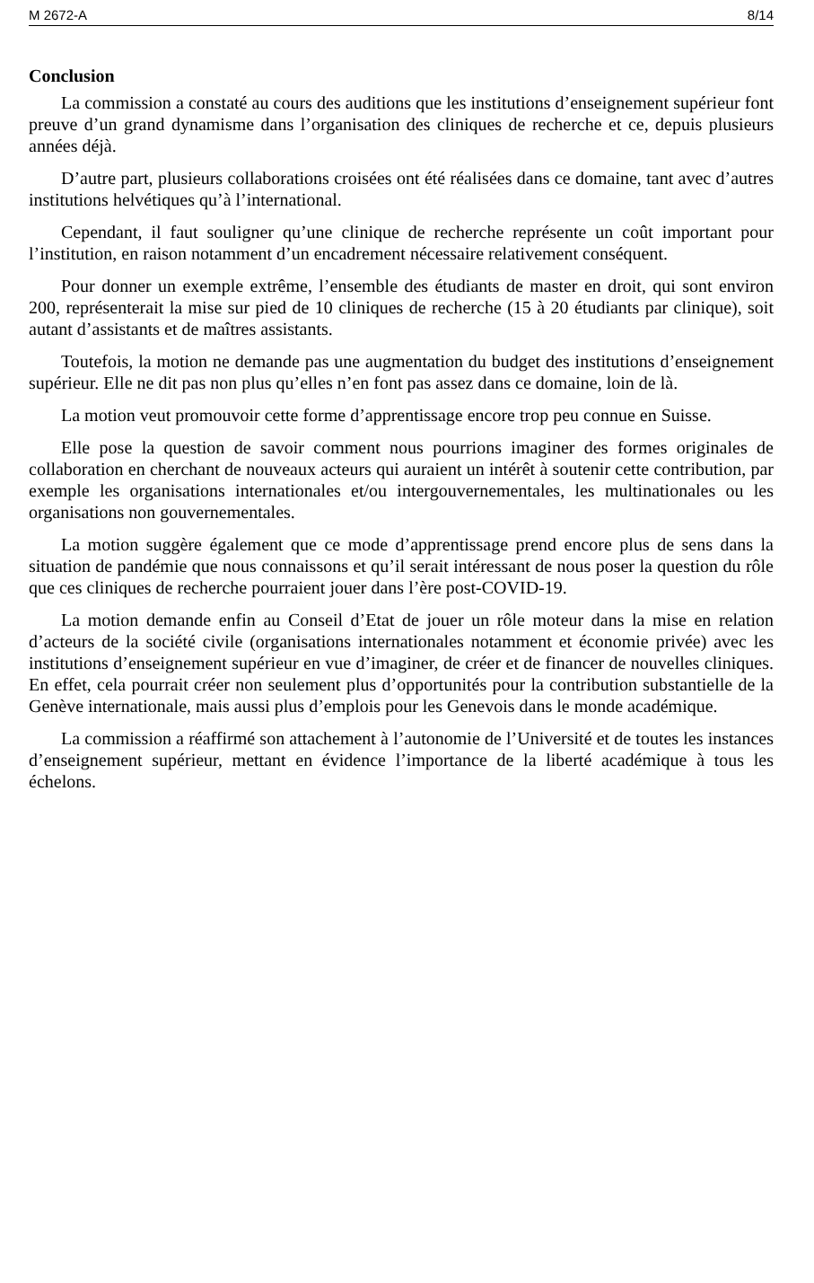M 2672-A 8/14
Conclusion
La commission a constaté au cours des auditions que les institutions d’enseignement supérieur font preuve d’un grand dynamisme dans l’organisation des cliniques de recherche et ce, depuis plusieurs années déjà.
D’autre part, plusieurs collaborations croisées ont été réalisées dans ce domaine, tant avec d’autres institutions helvétiques qu’à l’international.
Cependant, il faut souligner qu’une clinique de recherche représente un coût important pour l’institution, en raison notamment d’un encadrement nécessaire relativement conséquent.
Pour donner un exemple extrême, l’ensemble des étudiants de master en droit, qui sont environ 200, représenterait la mise sur pied de 10 cliniques de recherche (15 à 20 étudiants par clinique), soit autant d’assistants et de maîtres assistants.
Toutefois, la motion ne demande pas une augmentation du budget des institutions d’enseignement supérieur. Elle ne dit pas non plus qu’elles n’en font pas assez dans ce domaine, loin de là.
La motion veut promouvoir cette forme d’apprentissage encore trop peu connue en Suisse.
Elle pose la question de savoir comment nous pourrions imaginer des formes originales de collaboration en cherchant de nouveaux acteurs qui auraient un intérêt à soutenir cette contribution, par exemple les organisations internationales et/ou intergouvernementales, les multinationales ou les organisations non gouvernementales.
La motion suggère également que ce mode d’apprentissage prend encore plus de sens dans la situation de pandémie que nous connaissons et qu’il serait intéressant de nous poser la question du rôle que ces cliniques de recherche pourraient jouer dans l’ère post-COVID-19.
La motion demande enfin au Conseil d’Etat de jouer un rôle moteur dans la mise en relation d’acteurs de la société civile (organisations internationales notamment et économie privée) avec les institutions d’enseignement supérieur en vue d’imaginer, de créer et de financer de nouvelles cliniques. En effet, cela pourrait créer non seulement plus d’opportunités pour la contribution substantielle de la Genève internationale, mais aussi plus d’emplois pour les Genevois dans le monde académique.
La commission a réaffirmé son attachement à l’autonomie de l’Université et de toutes les instances d’enseignement supérieur, mettant en évidence l’importance de la liberté académique à tous les échelons.